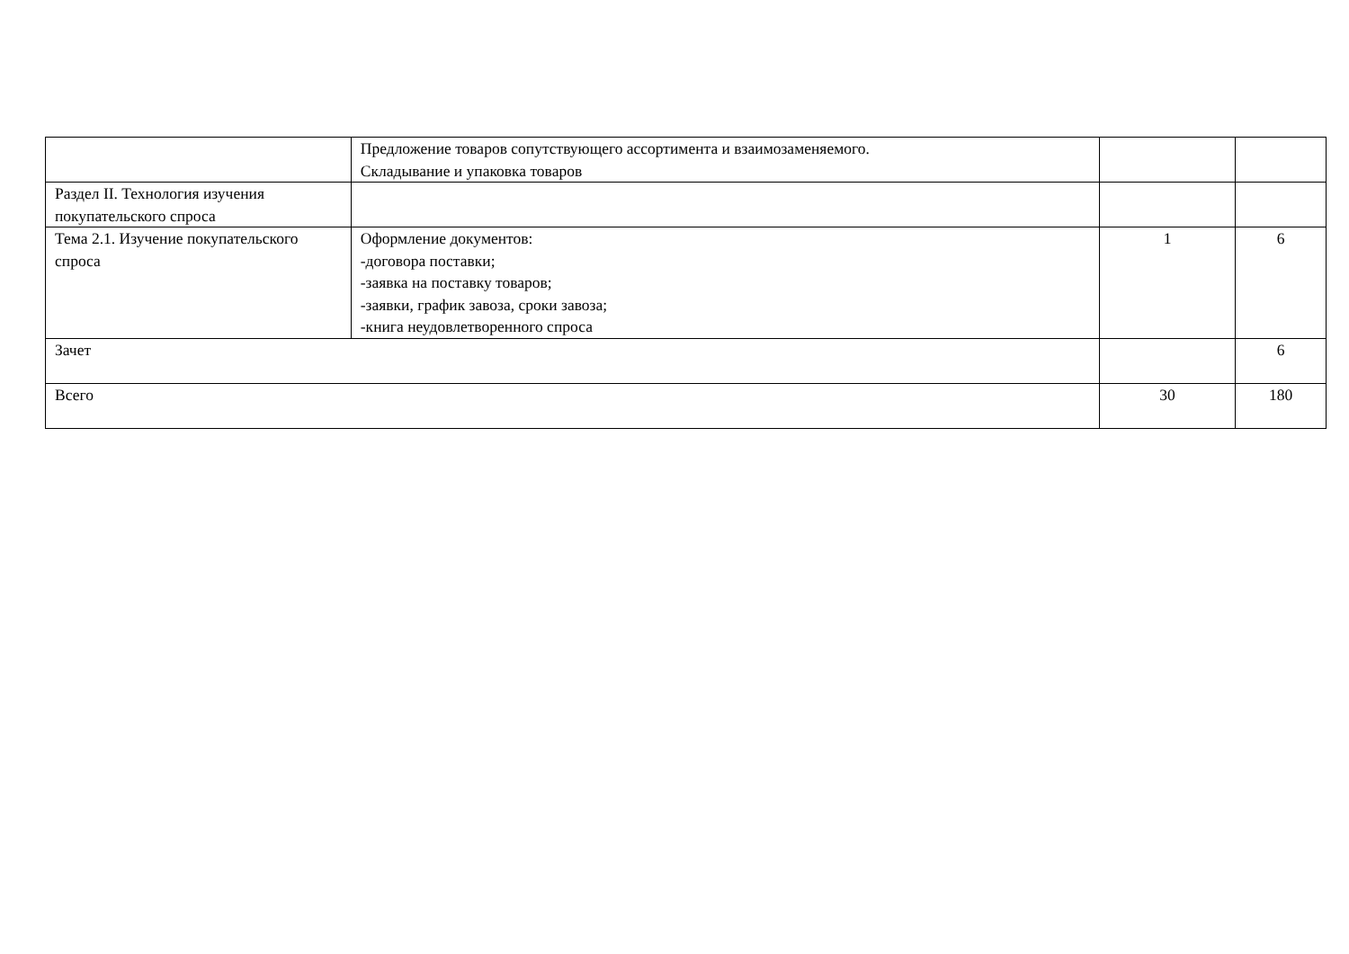| | Предложение товаров сопутствующего ассортимента и взаимозаменяемого. Складывание и упаковка товаров | | |
| Раздел II. Технология изучения покупательского спроса | | | |
| Тема 2.1. Изучение покупательского спроса | Оформление документов: -договора поставки; -заявка на поставку товаров; -заявки, график завоза, сроки завоза; -книга неудовлетворенного спроса | 1 | 6 |
| Зачет | | | 6 |
| Всего | | 30 | 180 |